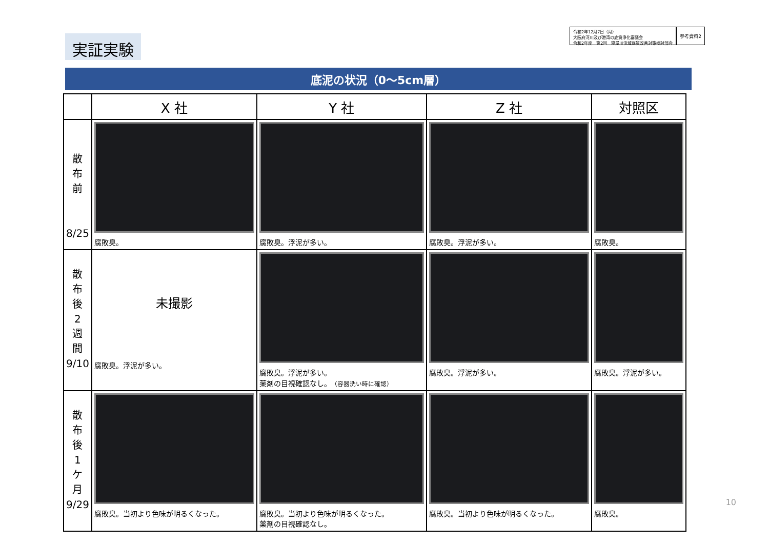実証実験
令和2年12月7日（月）
大阪府河川及び港湾の底質浄化審議会
令和2年度　第2回　寝屋川流域底質改善対策検討部会
参考資料2
底泥の状況（0～5cm層）
| | X 社 | Y 社 | Z 社 | 対照区 |
| --- | --- | --- | --- | --- |
| 散 布 前 8/25 | 腐敗臭。 | 腐敗臭。浮泥が多い。 | 腐敗臭。浮泥が多い。 | 腐敗臭。 |
| 散 布 後 2 週 間 9/10 | 未撮影 腐敗臭。浮泥が多い。 | 腐敗臭。浮泥が多い。 薬剤の目視確認なし。 （容器洗い時に確認） | 腐敗臭。浮泥が多い。 | 腐敗臭。浮泥が多い。 |
| 散 布 後 1 ケ 月 9/29 | 腐敗臭。当初より色味が明るくなった。 | 腐敗臭。当初より色味が明るくなった。 薬剤の目視確認なし。 | 腐敗臭。当初より色味が明るくなった。 | 腐敗臭。 |
10